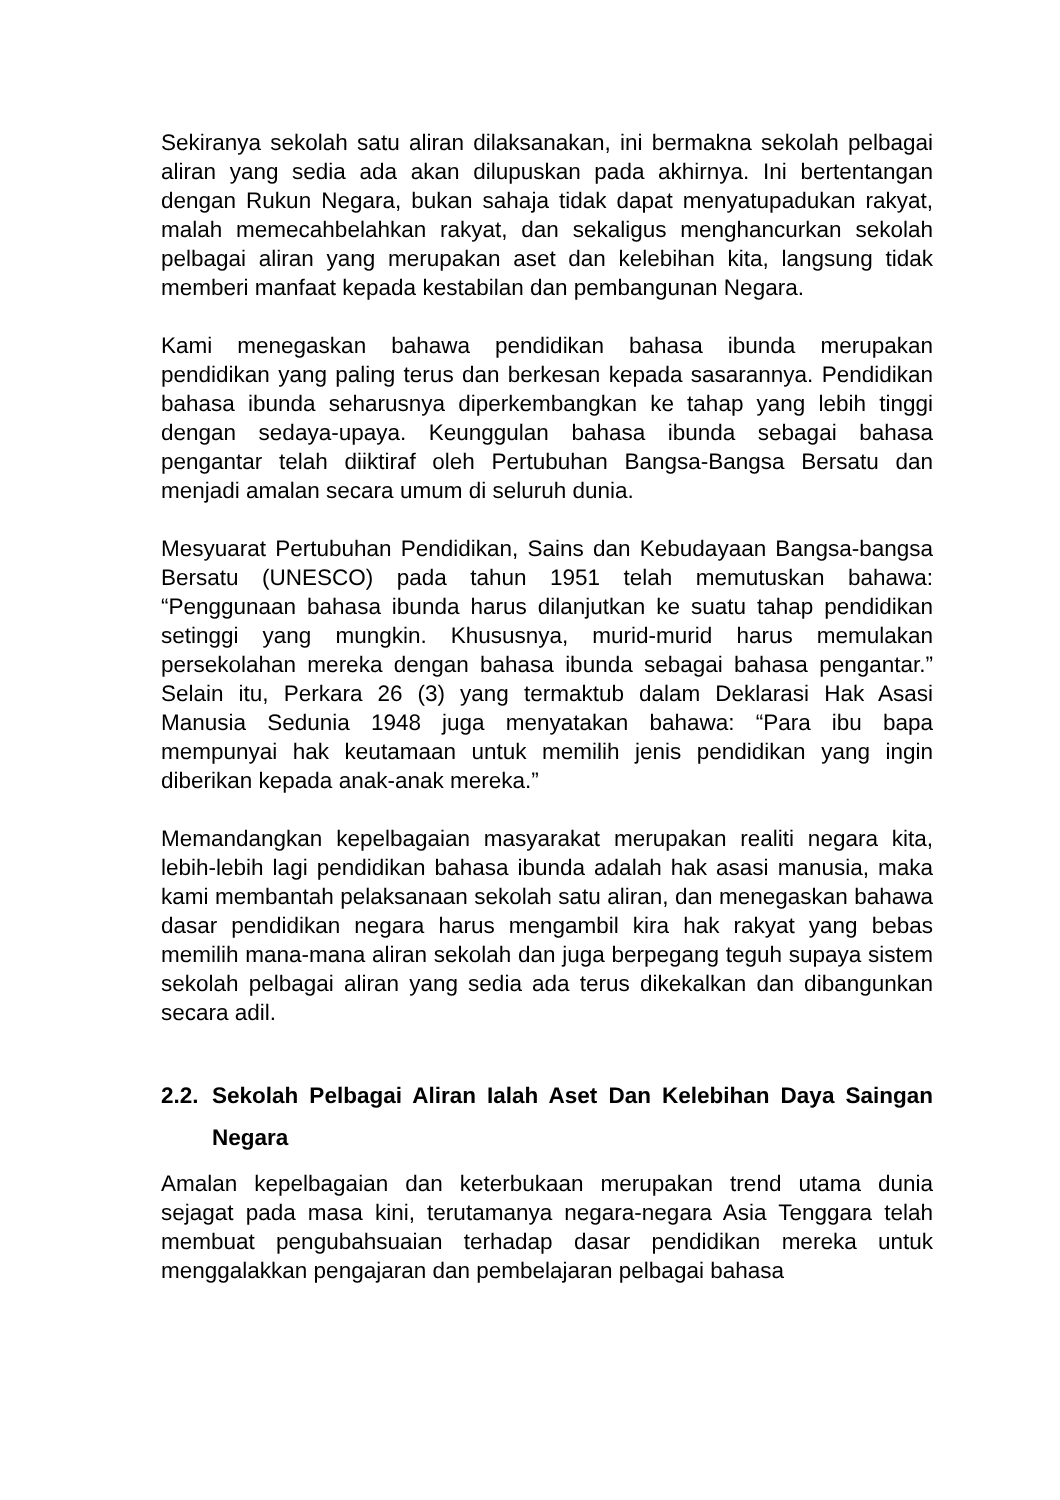Sekiranya sekolah satu aliran dilaksanakan, ini bermakna sekolah pelbagai aliran yang sedia ada akan dilupuskan pada akhirnya. Ini bertentangan dengan Rukun Negara, bukan sahaja tidak dapat menyatupadukan rakyat, malah memecahbelahkan rakyat, dan sekaligus menghancurkan sekolah pelbagai aliran yang merupakan aset dan kelebihan kita, langsung tidak memberi manfaat kepada kestabilan dan pembangunan Negara.
Kami menegaskan bahawa pendidikan bahasa ibunda merupakan pendidikan yang paling terus dan berkesan kepada sasarannya. Pendidikan bahasa ibunda seharusnya diperkembangkan ke tahap yang lebih tinggi dengan sedaya-upaya. Keunggulan bahasa ibunda sebagai bahasa pengantar telah diiktiraf oleh Pertubuhan Bangsa-Bangsa Bersatu dan menjadi amalan secara umum di seluruh dunia.
Mesyuarat Pertubuhan Pendidikan, Sains dan Kebudayaan Bangsa-bangsa Bersatu (UNESCO) pada tahun 1951 telah memutuskan bahawa: “Penggunaan bahasa ibunda harus dilanjutkan ke suatu tahap pendidikan setinggi yang mungkin. Khususnya, murid-murid harus memulakan persekolahan mereka dengan bahasa ibunda sebagai bahasa pengantar.” Selain itu, Perkara 26 (3) yang termaktub dalam Deklarasi Hak Asasi Manusia Sedunia 1948 juga menyatakan bahawa: “Para ibu bapa mempunyai hak keutamaan untuk memilih jenis pendidikan yang ingin diberikan kepada anak-anak mereka.”
Memandangkan kepelbagaian masyarakat merupakan realiti negara kita, lebih-lebih lagi pendidikan bahasa ibunda adalah hak asasi manusia, maka kami membantah pelaksanaan sekolah satu aliran, dan menegaskan bahawa dasar pendidikan negara harus mengambil kira hak rakyat yang bebas memilih mana-mana aliran sekolah dan juga berpegang teguh supaya sistem sekolah pelbagai aliran yang sedia ada terus dikekalkan dan dibangunkan secara adil.
2.2. Sekolah Pelbagai Aliran Ialah Aset Dan Kelebihan Daya Saingan Negara
Amalan kepelbagaian dan keterbukaan merupakan trend utama dunia sejagat pada masa kini, terutamanya negara-negara Asia Tenggara telah membuat pengubahsuaian terhadap dasar pendidikan mereka untuk menggalakkan pengajaran dan pembelajaran pelbagai bahasa